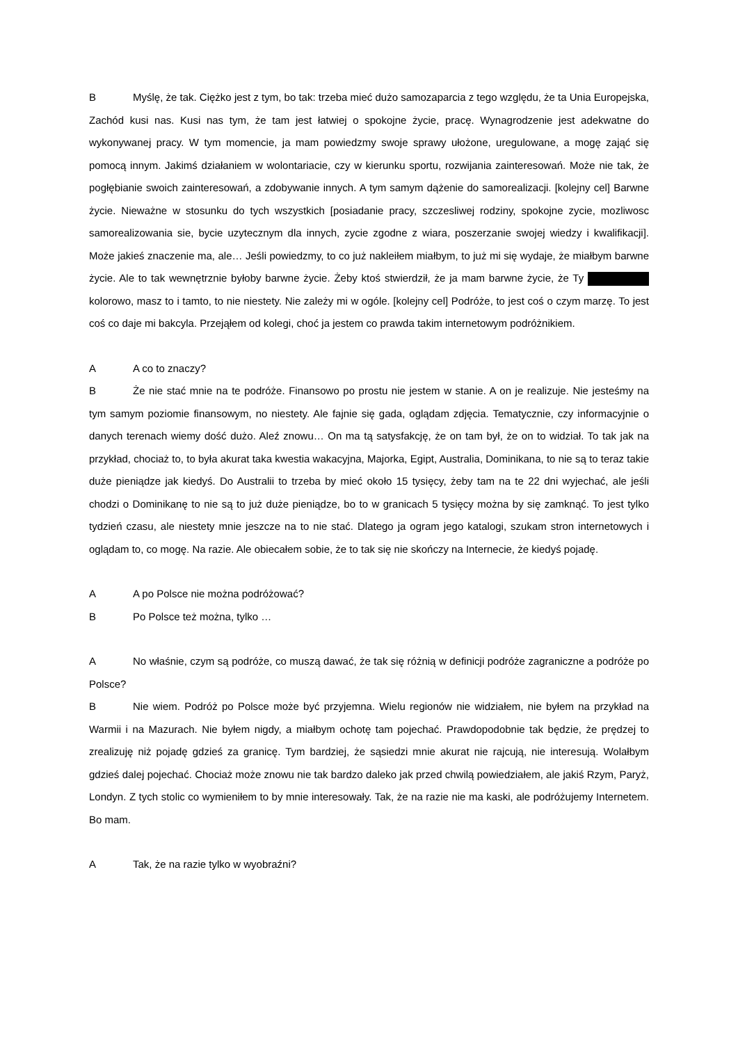B Myślę, że tak. Ciężko jest z tym, bo tak: trzeba mieć dużo samozaparcia z tego względu, że ta Unia Europejska, Zachód kusi nas. Kusi nas tym, że tam jest łatwiej o spokojne życie, pracę. Wynagrodzenie jest adekwatne do wykonywanej pracy. W tym momencie, ja mam powiedzmy swoje sprawy ułożone, uregulowane, a mogę zająć się pomocą innym. Jakimś działaniem w wolontariacie, czy w kierunku sportu, rozwijania zainteresowań. Może nie tak, że pogłębianie swoich zainteresowań, a zdobywanie innych. A tym samym dążenie do samorealizacji. [kolejny cel] Barwne życie. Nieważne w stosunku do tych wszystkich [posiadanie pracy, szczesliwej rodziny, spokojne zycie, mozliwosc samorealizowania sie, bycie uzytecznym dla innych, zycie zgodne z wiara, poszerzanie swojej wiedzy i kwalifikacji]. Może jakieś znaczenie ma, ale… Jeśli powiedzmy, to co już nakleiłem miałbym, to już mi się wydaje, że miałbym barwne życie. Ale to tak wewnętrznie byłoby barwne życie. Żeby ktoś stwierdził, że ja mam barwne życie, że Ty kolorowo, masz to i tamto, to nie niestety. Nie zależy mi w ogóle. [kolejny cel] Podróże, to jest coś o czym marzę. To jest coś co daje mi bakcyla. Przejąłem od kolegi, choć ja jestem co prawda takim internetowym podróżnikiem.
A A co to znaczy?
B Że nie stać mnie na te podróże. Finansowo po prostu nie jestem w stanie. A on je realizuje. Nie jesteśmy na tym samym poziomie finansowym, no niestety. Ale fajnie się gada, oglądam zdjęcia. Tematycznie, czy informacyjnie o danych terenach wiemy dość dużo. Aleź znowu… On ma tą satysfakcję, że on tam był, że on to widział. To tak jak na przykład, chociaż to, to była akurat taka kwestia wakacyjna, Majorka, Egipt, Australia, Dominikana, to nie są to teraz takie duże pieniądze jak kiedyś. Do Australii to trzeba by mieć około 15 tysięcy, żeby tam na te 22 dni wyjechać, ale jeśli chodzi o Dominikanę to nie są to już duże pieniądze, bo to w granicach 5 tysięcy można by się zamknąć. To jest tylko tydzień czasu, ale niestety mnie jeszcze na to nie stać. Dlatego ja ogram jego katalogi, szukam stron internetowych i oglądam to, co mogę. Na razie. Ale obiecałem sobie, że to tak się nie skończy na Internecie, że kiedyś pojadę.
A A po Polsce nie można podróżować?
B Po Polsce też można, tylko …
A No właśnie, czym są podróże, co muszą dawać, że tak się różnią w definicji podróże zagraniczne a podróże po Polsce?
B Nie wiem. Podróż po Polsce może być przyjemna. Wielu regionów nie widziałem, nie byłem na przykład na Warmii i na Mazurach. Nie byłem nigdy, a miałbym ochotę tam pojechać. Prawdopodobnie tak będzie, że prędzej to zrealizuję niż pojadę gdzieś za granicę. Tym bardziej, że sąsiedzi mnie akurat nie rajcują, nie interesują. Wolałbym gdzieś dalej pojechać. Chociaż może znowu nie tak bardzo daleko jak przed chwilą powiedziałem, ale jakiś Rzym, Paryż, Londyn. Z tych stolic co wymieniłem to by mnie interesowały. Tak, że na razie nie ma kaski, ale podróżujemy Internetem. Bo mam.
A Tak, że na razie tylko w wyobraźni?